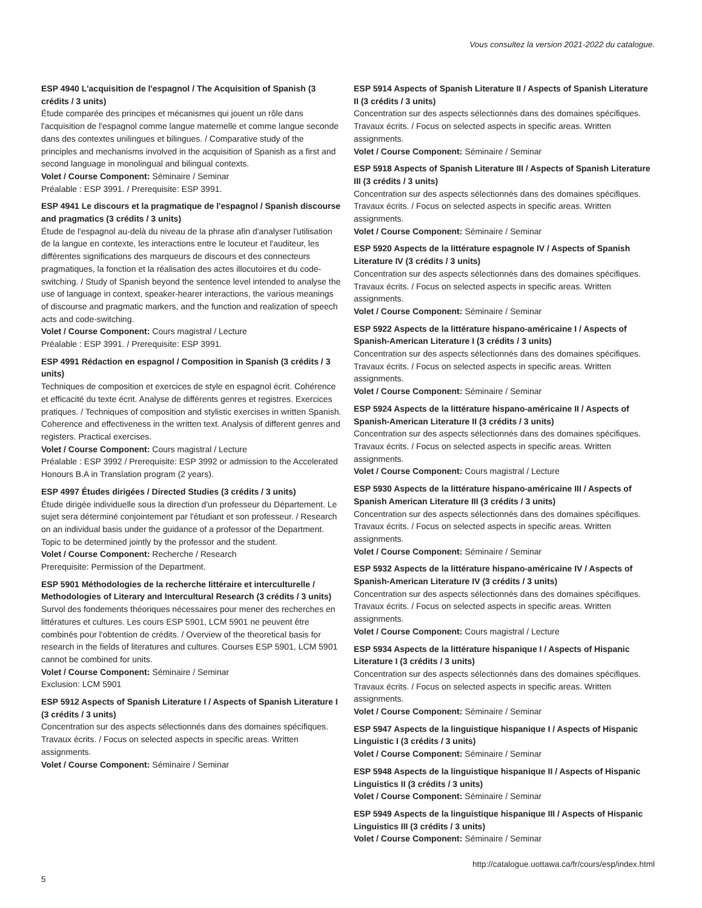Vous consultez la version 2021-2022 du catalogue.
ESP 4940 L'acquisition de l'espagnol / The Acquisition of Spanish (3 crédits / 3 units)
Étude comparée des principes et mécanismes qui jouent un rôle dans l'acquisition de l'espagnol comme langue maternelle et comme langue seconde dans des contextes unilingues et bilingues. / Comparative study of the principles and mechanisms involved in the acquisition of Spanish as a first and second language in monolingual and bilingual contexts.
Volet / Course Component: Séminaire / Seminar
Préalable : ESP 3991. / Prerequisite: ESP 3991.
ESP 4941 Le discours et la pragmatique de l'espagnol / Spanish discourse and pragmatics (3 crédits / 3 units)
Étude de l'espagnol au-delà du niveau de la phrase afin d'analyser l'utilisation de la langue en contexte, les interactions entre le locuteur et l'auditeur, les différentes significations des marqueurs de discours et des connecteurs pragmatiques, la fonction et la réalisation des actes illocutoires et du code-switching. / Study of Spanish beyond the sentence level intended to analyse the use of language in context, speaker-hearer interactions, the various meanings of discourse and pragmatic markers, and the function and realization of speech acts and code-switching.
Volet / Course Component: Cours magistral / Lecture
Préalable : ESP 3991. / Prerequisite: ESP 3991.
ESP 4991 Rédaction en espagnol / Composition in Spanish (3 crédits / 3 units)
Techniques de composition et exercices de style en espagnol écrit. Cohérence et efficacité du texte écrit. Analyse de différents genres et registres. Exercices pratiques. / Techniques of composition and stylistic exercises in written Spanish. Coherence and effectiveness in the written text. Analysis of different genres and registers. Practical exercises.
Volet / Course Component: Cours magistral / Lecture
Préalable : ESP 3992 / Prerequisite: ESP 3992 or admission to the Accelerated Honours B.A in Translation program (2 years).
ESP 4997 Études dirigées / Directed Studies (3 crédits / 3 units)
Étude dirigée individuelle sous la direction d'un professeur du Département. Le sujet sera déterminé conjointement par l'étudiant et son professeur. / Research on an individual basis under the guidance of a professor of the Department. Topic to be determined jointly by the professor and the student.
Volet / Course Component: Recherche / Research
Prerequisite: Permission of the Department.
ESP 5901 Méthodologies de la recherche littéraire et interculturelle / Methodologies of Literary and Intercultural Research (3 crédits / 3 units)
Survol des fondements théoriques nécessaires pour mener des recherches en littératures et cultures. Les cours ESP 5901, LCM 5901 ne peuvent être combinés pour l'obtention de crédits. / Overview of the theoretical basis for research in the fields of literatures and cultures. Courses ESP 5901, LCM 5901 cannot be combined for units.
Volet / Course Component: Séminaire / Seminar
Exclusion: LCM 5901
ESP 5912 Aspects of Spanish Literature I / Aspects of Spanish Literature I (3 crédits / 3 units)
Concentration sur des aspects sélectionnés dans des domaines spécifiques. Travaux écrits. / Focus on selected aspects in specific areas. Written assignments.
Volet / Course Component: Séminaire / Seminar
ESP 5914 Aspects of Spanish Literature II / Aspects of Spanish Literature II (3 crédits / 3 units)
Concentration sur des aspects sélectionnés dans des domaines spécifiques. Travaux écrits. / Focus on selected aspects in specific areas. Written assignments.
Volet / Course Component: Séminaire / Seminar
ESP 5918 Aspects of Spanish Literature III / Aspects of Spanish Literature III (3 crédits / 3 units)
Concentration sur des aspects sélectionnés dans des domaines spécifiques. Travaux écrits. / Focus on selected aspects in specific areas. Written assignments.
Volet / Course Component: Séminaire / Seminar
ESP 5920 Aspects de la littérature espagnole IV / Aspects of Spanish Literature IV (3 crédits / 3 units)
Concentration sur des aspects sélectionnés dans des domaines spécifiques. Travaux écrits. / Focus on selected aspects in specific areas. Written assignments.
Volet / Course Component: Séminaire / Seminar
ESP 5922 Aspects de la littérature hispano-américaine I / Aspects of Spanish-American Literature I (3 crédits / 3 units)
Concentration sur des aspects sélectionnés dans des domaines spécifiques. Travaux écrits. / Focus on selected aspects in specific areas. Written assignments.
Volet / Course Component: Séminaire / Seminar
ESP 5924 Aspects de la littérature hispano-américaine II / Aspects of Spanish-American Literature II (3 crédits / 3 units)
Concentration sur des aspects sélectionnés dans des domaines spécifiques. Travaux écrits. / Focus on selected aspects in specific areas. Written assignments.
Volet / Course Component: Cours magistral / Lecture
ESP 5930 Aspects de la littérature hispano-américaine III / Aspects of Spanish American Literature III (3 crédits / 3 units)
Concentration sur des aspects sélectionnés dans des domaines spécifiques. Travaux écrits. / Focus on selected aspects in specific areas. Written assignments.
Volet / Course Component: Séminaire / Seminar
ESP 5932 Aspects de la littérature hispano-américaine IV / Aspects of Spanish-American Literature IV (3 crédits / 3 units)
Concentration sur des aspects sélectionnés dans des domaines spécifiques. Travaux écrits. / Focus on selected aspects in specific areas. Written assignments.
Volet / Course Component: Cours magistral / Lecture
ESP 5934 Aspects de la littérature hispanique I / Aspects of Hispanic Literature I (3 crédits / 3 units)
Concentration sur des aspects sélectionnés dans des domaines spécifiques. Travaux écrits. / Focus on selected aspects in specific areas. Written assignments.
Volet / Course Component: Séminaire / Seminar
ESP 5947 Aspects de la linguistique hispanique I / Aspects of Hispanic Linguistic I (3 crédits / 3 units)
Volet / Course Component: Séminaire / Seminar
ESP 5948 Aspects de la linguistique hispanique II / Aspects of Hispanic Linguistics II (3 crédits / 3 units)
Volet / Course Component: Séminaire / Seminar
ESP 5949 Aspects de la linguistique hispanique III / Aspects of Hispanic Linguistics III (3 crédits / 3 units)
Volet / Course Component: Séminaire / Seminar
http://catalogue.uottawa.ca/fr/cours/esp/index.html
5